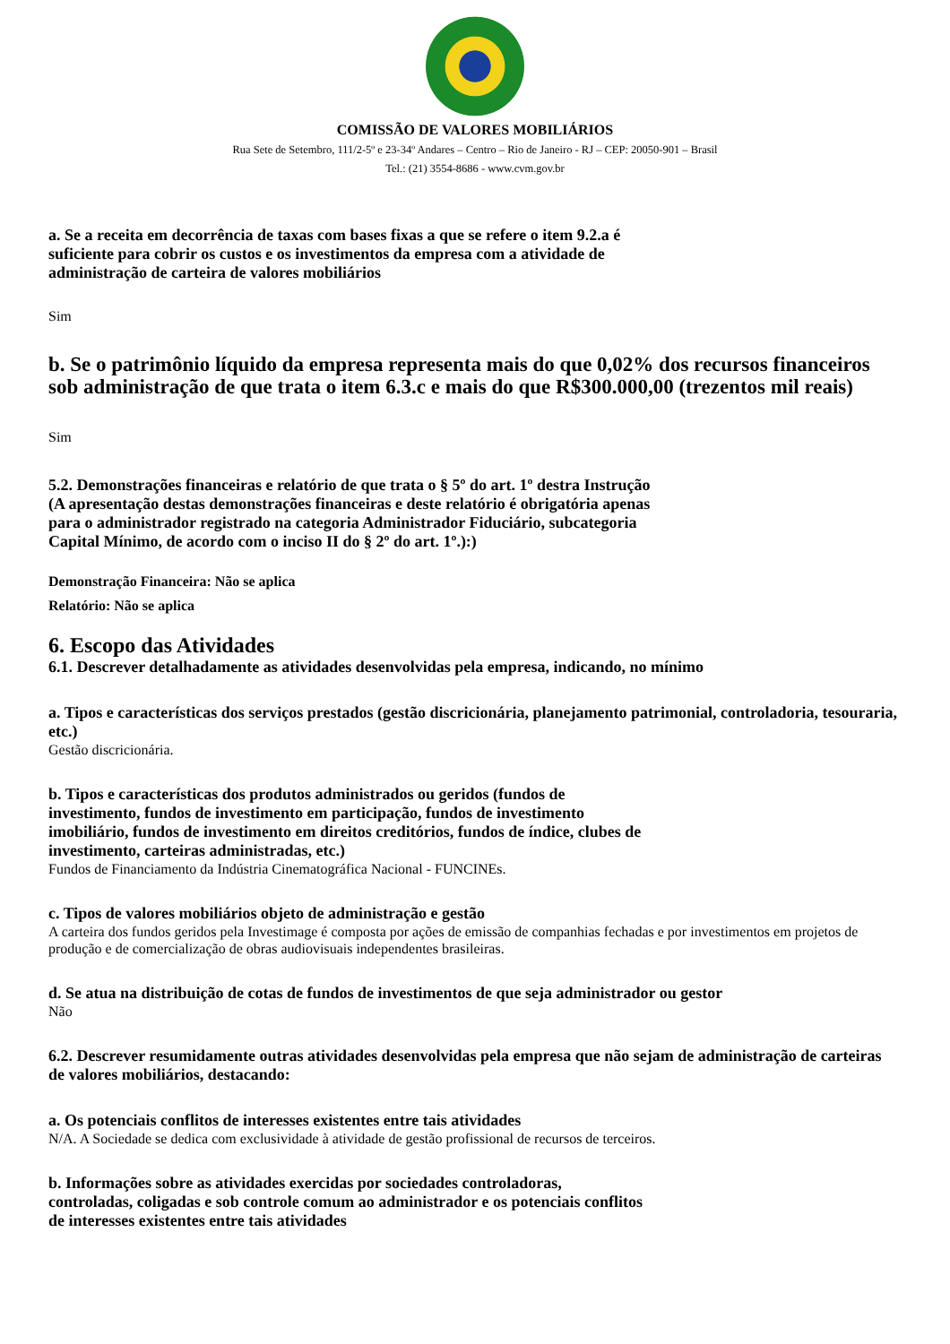COMISSÃO DE VALORES MOBILIÁRIOS
Rua Sete de Setembro, 111/2-5º e 23-34º Andares – Centro – Rio de Janeiro - RJ – CEP: 20050-901 – Brasil
Tel.: (21) 3554-8686 - www.cvm.gov.br
a. Se a receita em decorrência de taxas com bases fixas a que se refere o item 9.2.a é
suficiente para cobrir os custos e os investimentos da empresa com a atividade de
administração de carteira de valores mobiliários
Sim
b. Se o patrimônio líquido da empresa representa mais do que 0,02% dos recursos financeiros sob administração de que trata o item 6.3.c e mais do que R$300.000,00 (trezentos mil reais)
Sim
5.2. Demonstrações financeiras e relatório de que trata o § 5º do art. 1º destra Instrução
(A apresentação destas demonstrações financeiras e deste relatório é obrigatória apenas
para o administrador registrado na categoria Administrador Fiduciário, subcategoria
Capital Mínimo, de acordo com o inciso II do § 2º do art. 1º.):)
Demonstração Financeira: Não se aplica
Relatório: Não se aplica
6. Escopo das Atividades
6.1. Descrever detalhadamente as atividades desenvolvidas pela empresa, indicando, no mínimo
a. Tipos e características dos serviços prestados (gestão discricionária, planejamento patrimonial, controladoria, tesouraria, etc.)
Gestão discricionária.
b. Tipos e características dos produtos administrados ou geridos (fundos de
investimento, fundos de investimento em participação, fundos de investimento
imobiliário, fundos de investimento em direitos creditórios, fundos de índice, clubes de
investimento, carteiras administradas, etc.)
Fundos de Financiamento da Indústria Cinematográfica Nacional - FUNCINEs.
c. Tipos de valores mobiliários objeto de administração e gestão
A carteira dos fundos geridos pela Investimage é composta por ações de emissão de companhias fechadas e por investimentos em projetos de produção e de comercialização de obras audiovisuais independentes brasileiras.
d. Se atua na distribuição de cotas de fundos de investimentos de que seja administrador ou gestor
Não
6.2. Descrever resumidamente outras atividades desenvolvidas pela empresa que não sejam de administração de carteiras de valores mobiliários, destacando:
a. Os potenciais conflitos de interesses existentes entre tais atividades
N/A. A Sociedade se dedica com exclusividade à atividade de gestão profissional de recursos de terceiros.
b. Informações sobre as atividades exercidas por sociedades controladoras,
controladas, coligadas e sob controle comum ao administrador e os potenciais conflitos
de interesses existentes entre tais atividades